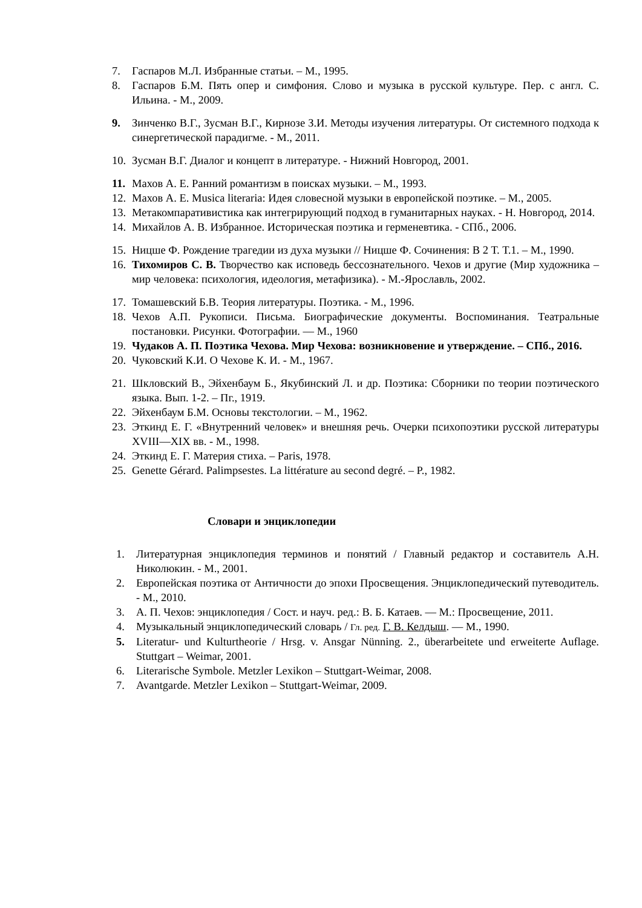7. Гаспаров М.Л. Избранные статьи. – М., 1995.
8. Гаспаров Б.М. Пять опер и симфония. Слово и музыка в русской культуре. Пер. с англ. С. Ильина. - М., 2009.
9. Зинченко В.Г., Зусман В.Г., Кирнозе З.И. Методы изучения литературы. От системного подхода к синергетической парадигме. - М., 2011.
10. Зусман В.Г. Диалог и концепт в литературе. - Нижний Новгород, 2001.
11. Махов А. Е. Ранний романтизм в поисках музыки. – М., 1993.
12. Махов А. Е. Musica literaria: Идея словесной музыки в европейской поэтике. – М., 2005.
13. Метакомпаративистика как интегрирующий подход в гуманитарных науках. - Н. Новгород, 2014.
14. Михайлов А. В. Избранное. Историческая поэтика и герменевтика. - СПб., 2006.
15. Ницше Ф. Рождение трагедии из духа музыки // Ницше Ф. Сочинения: В 2 Т. Т.1. – М., 1990.
16. Тихомиров С. В. Творчество как исповедь бессознательного. Чехов и другие (Мир художника – мир человека: психология, идеология, метафизика). - М.-Ярославль, 2002.
17. Томашевский Б.В. Теория литературы. Поэтика. - М., 1996.
18. Чехов А.П. Рукописи. Письма. Биографические документы. Воспоминания. Театральные постановки. Рисунки. Фотографии. — М., 1960
19. Чудаков А. П. Поэтика Чехова. Мир Чехова: возникновение и утверждение. – СПб., 2016.
20. Чуковский К.И. О Чехове К. И. - М., 1967.
21. Шкловский В., Эйхенбаум Б., Якубинский Л. и др. Поэтика: Сборники по теории поэтического языка. Вып. 1-2. – Пг., 1919.
22. Эйхенбаум Б.М. Основы текстологии. – М., 1962.
23. Эткинд Е. Г. «Внутренний человек» и внешняя речь. Очерки психопоэтики русской литературы XVIII—XIX вв. - М., 1998.
24. Эткинд Е. Г. Материя стиха. – Paris, 1978.
25. Genette Gérard. Palimpsestes. La littérature au second degré. – P., 1982.
Словари и энциклопедии
1. Литературная энциклопедия терминов и понятий / Главный редактор и составитель А.Н. Николюкин. - М., 2001.
2. Европейская поэтика от Античности до эпохи Просвещения. Энциклопедический путеводитель. - М., 2010.
3. А. П. Чехов: энциклопедия / Сост. и науч. ред.: В. Б. Катаев. — М.: Просвещение, 2011.
4. Музыкальный энциклопедический словарь / Гл. ред. Г. В. Келдыш. — М., 1990.
5. Literatur- und Kulturtheorie / Hrsg. v. Ansgar Nünning. 2., überarbeitete und erweiterte Auflage. Stuttgart – Weimar, 2001.
6. Literarische Symbole. Metzler Lexikon – Stuttgart-Weimar, 2008.
7. Avantgarde. Metzler Lexikon – Stuttgart-Weimar, 2009.